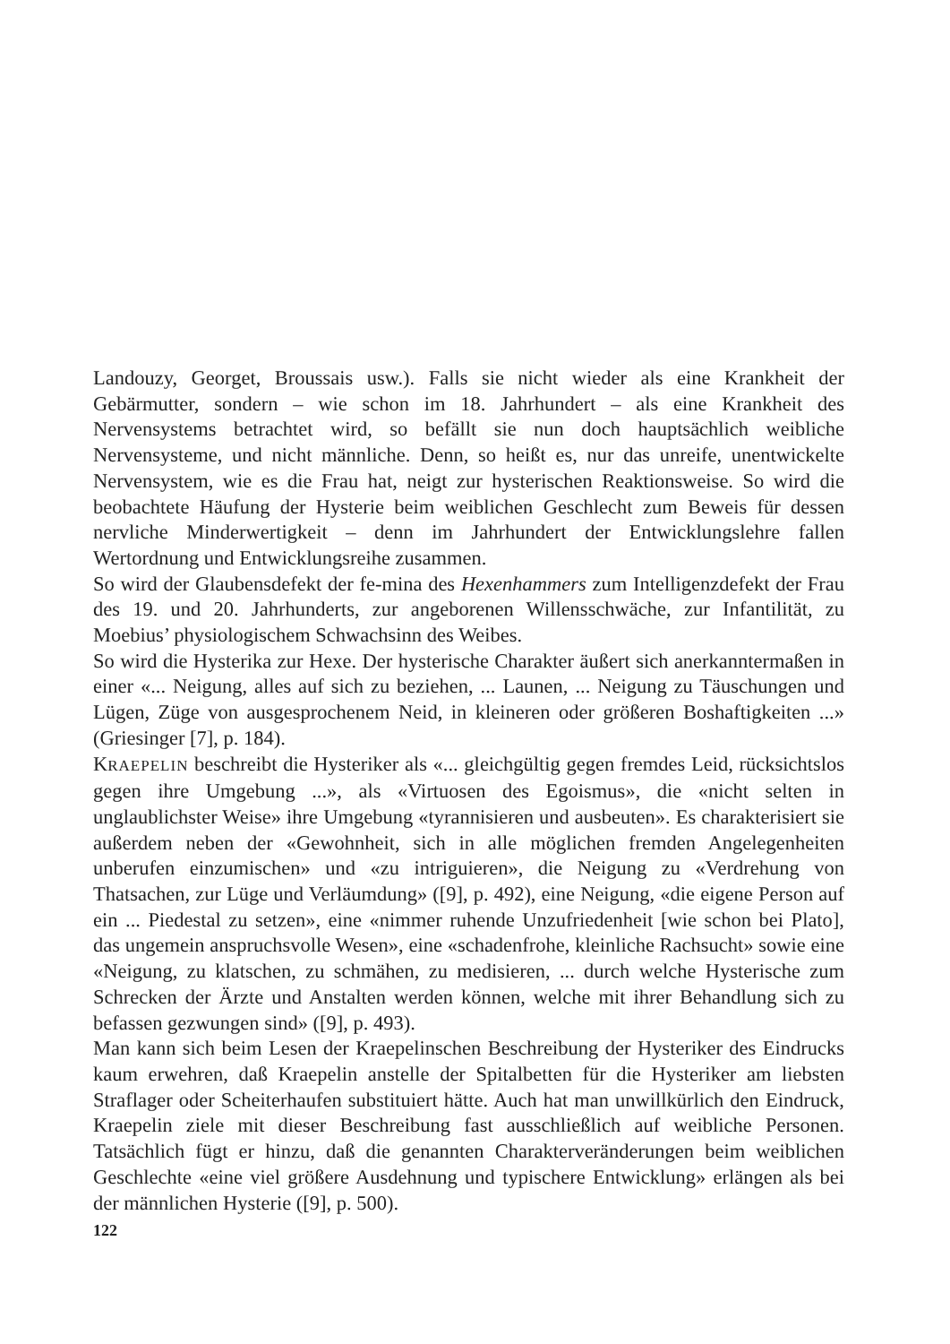Landouzy, Georget, Broussais usw.). Falls sie nicht wieder als eine Krankheit der Gebärmutter, sondern – wie schon im 18. Jahrhundert – als eine Krankheit des Nervensystems betrachtet wird, so befällt sie nun doch hauptsächlich weibliche Nervensysteme, und nicht männliche. Denn, so heißt es, nur das unreife, unentwickelte Nervensystem, wie es die Frau hat, neigt zur hysterischen Reaktionsweise. So wird die beobachtete Häufung der Hysterie beim weiblichen Geschlecht zum Beweis für dessen nervliche Minderwertigkeit – denn im Jahrhundert der Entwicklungslehre fallen Wertordnung und Entwicklungsreihe zusammen.
So wird der Glaubensdefekt der fe-mina des Hexenhammers zum Intelligenzdefekt der Frau des 19. und 20. Jahrhunderts, zur angeborenen Willensschwäche, zur Infantilität, zu Moebius’ physiologischem Schwachsinn des Weibes.
So wird die Hysterika zur Hexe. Der hysterische Charakter äußert sich anerkanntermaßen in einer «... Neigung, alles auf sich zu beziehen, ... Launen, ... Neigung zu Täuschungen und Lügen, Züge von ausgesprochenem Neid, in kleineren oder größeren Boshaftigkeiten ...» (Griesinger [7], p. 184).
KRAEPELIN beschreibt die Hysteriker als «... gleichgültig gegen fremdes Leid, rücksichtslos gegen ihre Umgebung ...», als «Virtuosen des Egoismus», die «nicht selten in unglaublichster Weise» ihre Umgebung «tyrannisieren und ausbeuten». Es charakterisiert sie außerdem neben der «Gewohnheit, sich in alle möglichen fremden Angelegenheiten unberufen einzumischen» und «zu intriguieren», die Neigung zu «Verdrehung von Thatsachen, zur Lüge und Verläumdung» ([9], p. 492), eine Neigung, «die eigene Person auf ein ... Piedestal zu setzen», eine «nimmer ruhende Unzufriedenheit [wie schon bei Plato], das ungemein anspruchsvolle Wesen», eine «schadenfrohe, kleinliche Rachsucht» sowie eine «Neigung, zu klatschen, zu schmähen, zu medisieren, ... durch welche Hysterische zum Schrecken der Ärzte und Anstalten werden können, welche mit ihrer Behandlung sich zu befassen gezwungen sind» ([9], p. 493).
Man kann sich beim Lesen der Kraepelinschen Beschreibung der Hysteriker des Eindrucks kaum erwehren, daß Kraepelin anstelle der Spitalbetten für die Hysteriker am liebsten Straflager oder Scheiterhaufen substituiert hätte. Auch hat man unwillkürlich den Eindruck, Kraepelin ziele mit dieser Beschreibung fast ausschließlich auf weibliche Personen. Tatsächlich fügt er hinzu, daß die genannten Charakterveränderungen beim weiblichen Geschlechte «eine viel größere Ausdehnung und typischere Entwicklung» erlängen als bei der männlichen Hysterie ([9], p. 500).
122